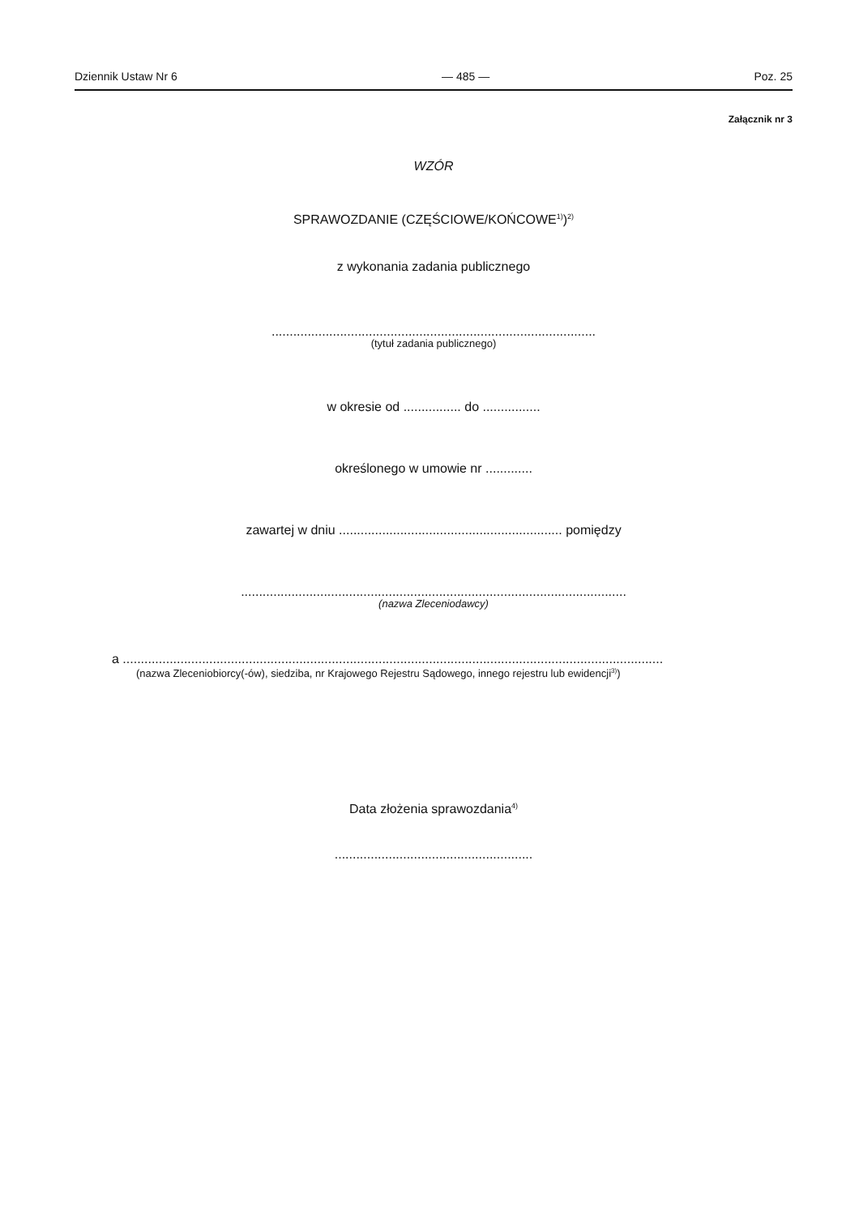Dziennik Ustaw Nr 6 — 485 — Poz. 25
Załącznik nr 3
WZÓR
SPRAWOZDANIE (CZĘŚCIOWE/KOŃCOWE<sup>1)</sup>)<sup>2)</sup>
z wykonania zadania publicznego
..........................................................................................
(tytuł zadania publicznego)
w okresie od ................ do ................
określonego w umowie nr .............
zawartej w dniu .............................................................. pomiędzy
...........................................................................................................
(nazwa Zleceniodawcy)
a ......................................................................................................................................................
(nazwa Zleceniobiorcy(-ów), siedziba, nr Krajowego Rejestru Sądowego, innego rejestru lub ewidencji<sup>3)</sup>)
Data złożenia sprawozdania<sup>4)</sup>
.......................................................